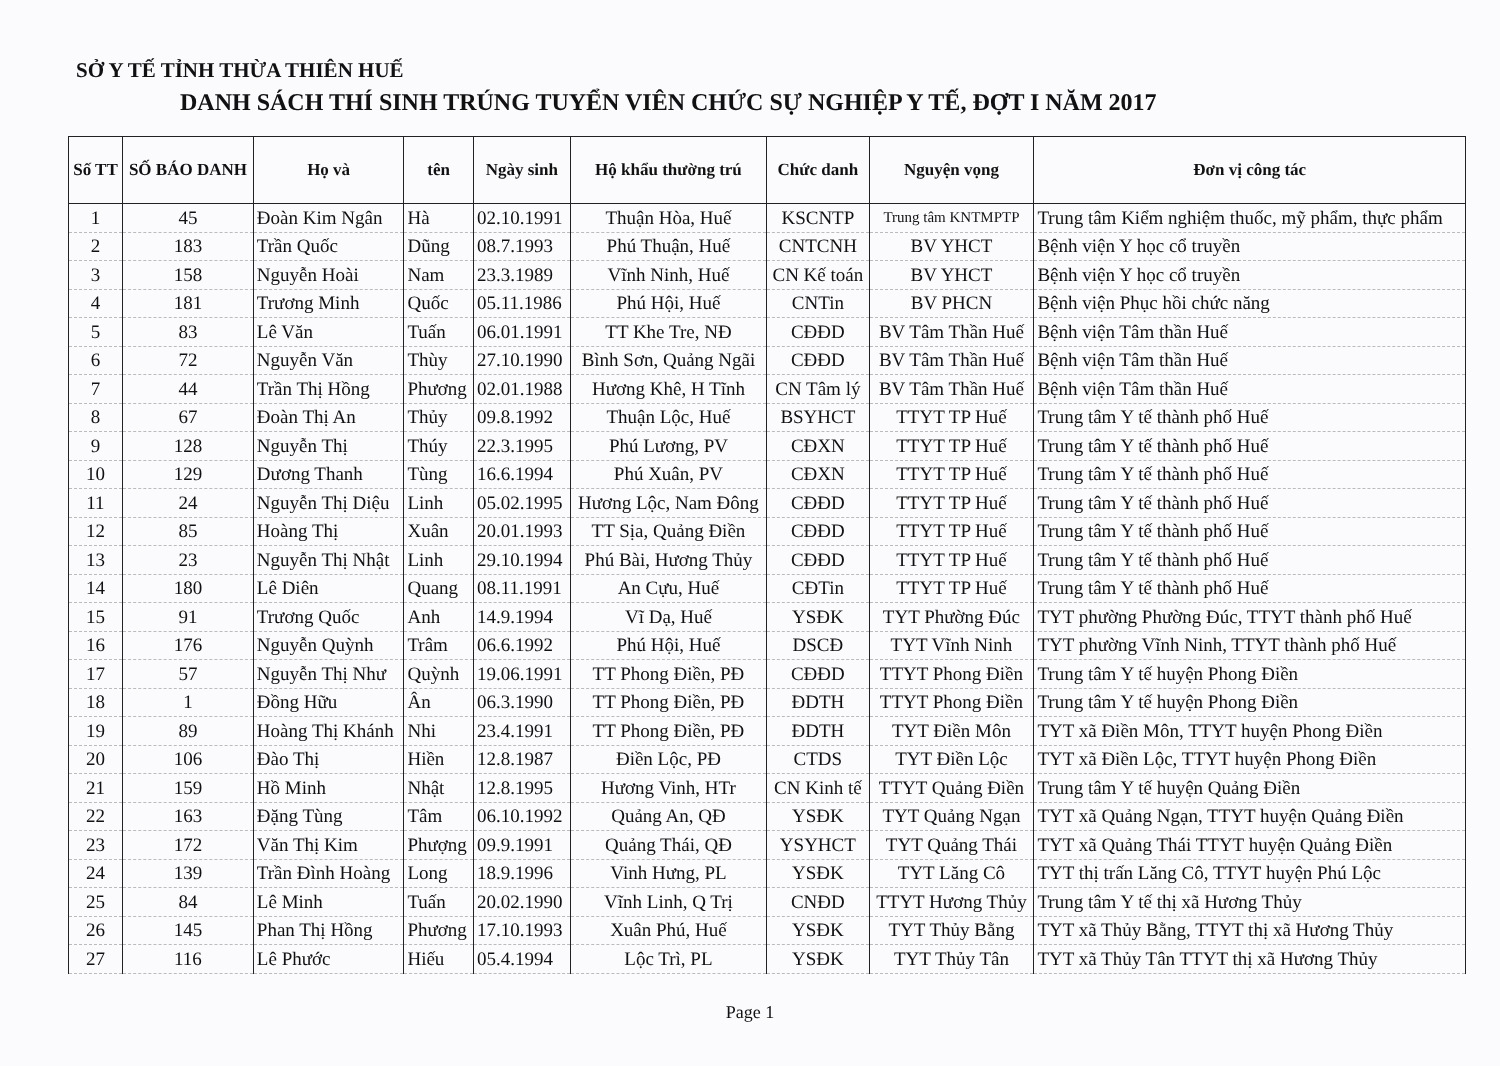SỞ Y TẾ TỈNH THỪA THIÊN HUẾ
DANH SÁCH THÍ SINH TRÚNG TUYỂN VIÊN CHỨC SỰ NGHIỆP Y TẾ, ĐỢT I NĂM 2017
| Số TT | SỐ BÁO DANH | Họ và | tên | Ngày sinh | Hộ khẩu thường trú | Chức danh | Nguyện vọng | Đơn vị công tác |
| --- | --- | --- | --- | --- | --- | --- | --- | --- |
| 1 | 45 | Đoàn Kim Ngân | Hà | 02.10.1991 | Thuận Hòa, Huế | KSCNTP | Trung tâm KNTMPTP | Trung tâm Kiểm nghiệm thuốc, mỹ phẩm, thực phẩm |
| 2 | 183 | Trần Quốc | Dũng | 08.7.1993 | Phú Thuận, Huế | CNTCNH | BV YHCT | Bệnh viện Y học cổ truyền |
| 3 | 158 | Nguyễn Hoài | Nam | 23.3.1989 | Vĩnh Ninh, Huế | CN Kế toán | BV YHCT | Bệnh viện Y học cổ truyền |
| 4 | 181 | Trương Minh | Quốc | 05.11.1986 | Phú Hội, Huế | CNTin | BV PHCN | Bệnh viện Phục hồi chức năng |
| 5 | 83 | Lê Văn | Tuấn | 06.01.1991 | TT Khe Tre, NĐ | CĐĐD | BV Tâm Thần Huế | Bệnh viện Tâm thần Huế |
| 6 | 72 | Nguyễn Văn | Thùy | 27.10.1990 | Bình Sơn, Quảng Ngãi | CĐĐD | BV Tâm Thần Huế | Bệnh viện Tâm thần Huế |
| 7 | 44 | Trần Thị Hồng | Phương | 02.01.1988 | Hương Khê, H Tĩnh | CN Tâm lý | BV Tâm Thần Huế | Bệnh viện Tâm thần Huế |
| 8 | 67 | Đoàn Thị An | Thủy | 09.8.1992 | Thuận Lộc, Huế | BSYHCT | TTYT TP Huế | Trung tâm Y tế thành phố Huế |
| 9 | 128 | Nguyễn Thị | Thúy | 22.3.1995 | Phú Lương, PV | CĐXN | TTYT TP Huế | Trung tâm Y tế thành phố Huế |
| 10 | 129 | Dương Thanh | Tùng | 16.6.1994 | Phú Xuân, PV | CĐXN | TTYT TP Huế | Trung tâm Y tế thành phố Huế |
| 11 | 24 | Nguyễn Thị Diệu | Linh | 05.02.1995 | Hương Lộc, Nam Đông | CĐĐD | TTYT TP Huế | Trung tâm Y tế thành phố Huế |
| 12 | 85 | Hoàng Thị | Xuân | 20.01.1993 | TT Sịa, Quảng Điền | CĐĐD | TTYT TP Huế | Trung tâm Y tế thành phố Huế |
| 13 | 23 | Nguyễn Thị Nhật | Linh | 29.10.1994 | Phú Bài, Hương Thủy | CĐĐD | TTYT TP Huế | Trung tâm Y tế thành phố Huế |
| 14 | 180 | Lê Diên | Quang | 08.11.1991 | An Cựu, Huế | CĐTin | TTYT TP Huế | Trung tâm Y tế thành phố Huế |
| 15 | 91 | Trương Quốc | Anh | 14.9.1994 | Vĩ Dạ, Huế | YSĐK | TYT Phường Đúc | TYT phường Phường Đúc, TTYT thành phố Huế |
| 16 | 176 | Nguyễn Quỳnh | Trâm | 06.6.1992 | Phú Hội, Huế | DSCĐ | TYT Vĩnh Ninh | TYT phường Vĩnh Ninh, TTYT thành phố Huế |
| 17 | 57 | Nguyễn Thị Như | Quỳnh | 19.06.1991 | TT Phong Điền, PĐ | CĐĐD | TTYT Phong Điền | Trung tâm Y tế huyện Phong Điền |
| 18 | 1 | Đồng Hữu | Ân | 06.3.1990 | TT Phong Điền, PĐ | ĐDTH | TTYT Phong Điền | Trung tâm Y tế huyện Phong Điền |
| 19 | 89 | Hoàng Thị Khánh | Nhi | 23.4.1991 | TT Phong Điền, PĐ | ĐDTH | TYT Điền Môn | TYT xã Điền Môn, TTYT huyện Phong Điền |
| 20 | 106 | Đào Thị | Hiền | 12.8.1987 | Điền Lộc, PĐ | CTDS | TYT Điền Lộc | TYT xã Điền Lộc, TTYT huyện Phong Điền |
| 21 | 159 | Hồ Minh | Nhật | 12.8.1995 | Hương Vinh, HTr | CN Kinh tế | TTYT Quảng Điền | Trung tâm Y tế huyện Quảng Điền |
| 22 | 163 | Đặng Tùng | Tâm | 06.10.1992 | Quảng An, QĐ | YSĐK | TYT Quảng Ngạn | TYT xã Quảng Ngạn, TTYT huyện Quảng Điền |
| 23 | 172 | Văn Thị Kim | Phượng | 09.9.1991 | Quảng Thái, QĐ | YSYHCT | TYT Quảng Thái | TYT xã Quảng Thái TTYT huyện Quảng Điền |
| 24 | 139 | Trần Đình Hoàng | Long | 18.9.1996 | Vinh Hưng, PL | YSĐK | TYT Lăng Cô | TYT thị trấn Lăng Cô, TTYT huyện Phú Lộc |
| 25 | 84 | Lê Minh | Tuấn | 20.02.1990 | Vĩnh Linh, Q Trị | CNĐD | TTYT Hương Thủy | Trung tâm Y tế thị xã Hương Thủy |
| 26 | 145 | Phan Thị Hồng | Phương | 17.10.1993 | Xuân Phú, Huế | YSĐK | TYT Thủy Bằng | TYT xã Thủy Bằng, TTYT thị xã Hương Thủy |
| 27 | 116 | Lê Phước | Hiếu | 05.4.1994 | Lộc Trì, PL | YSĐK | TYT Thủy Tân | TYT xã Thủy Tân TTYT thị xã Hương Thủy |
Page 1